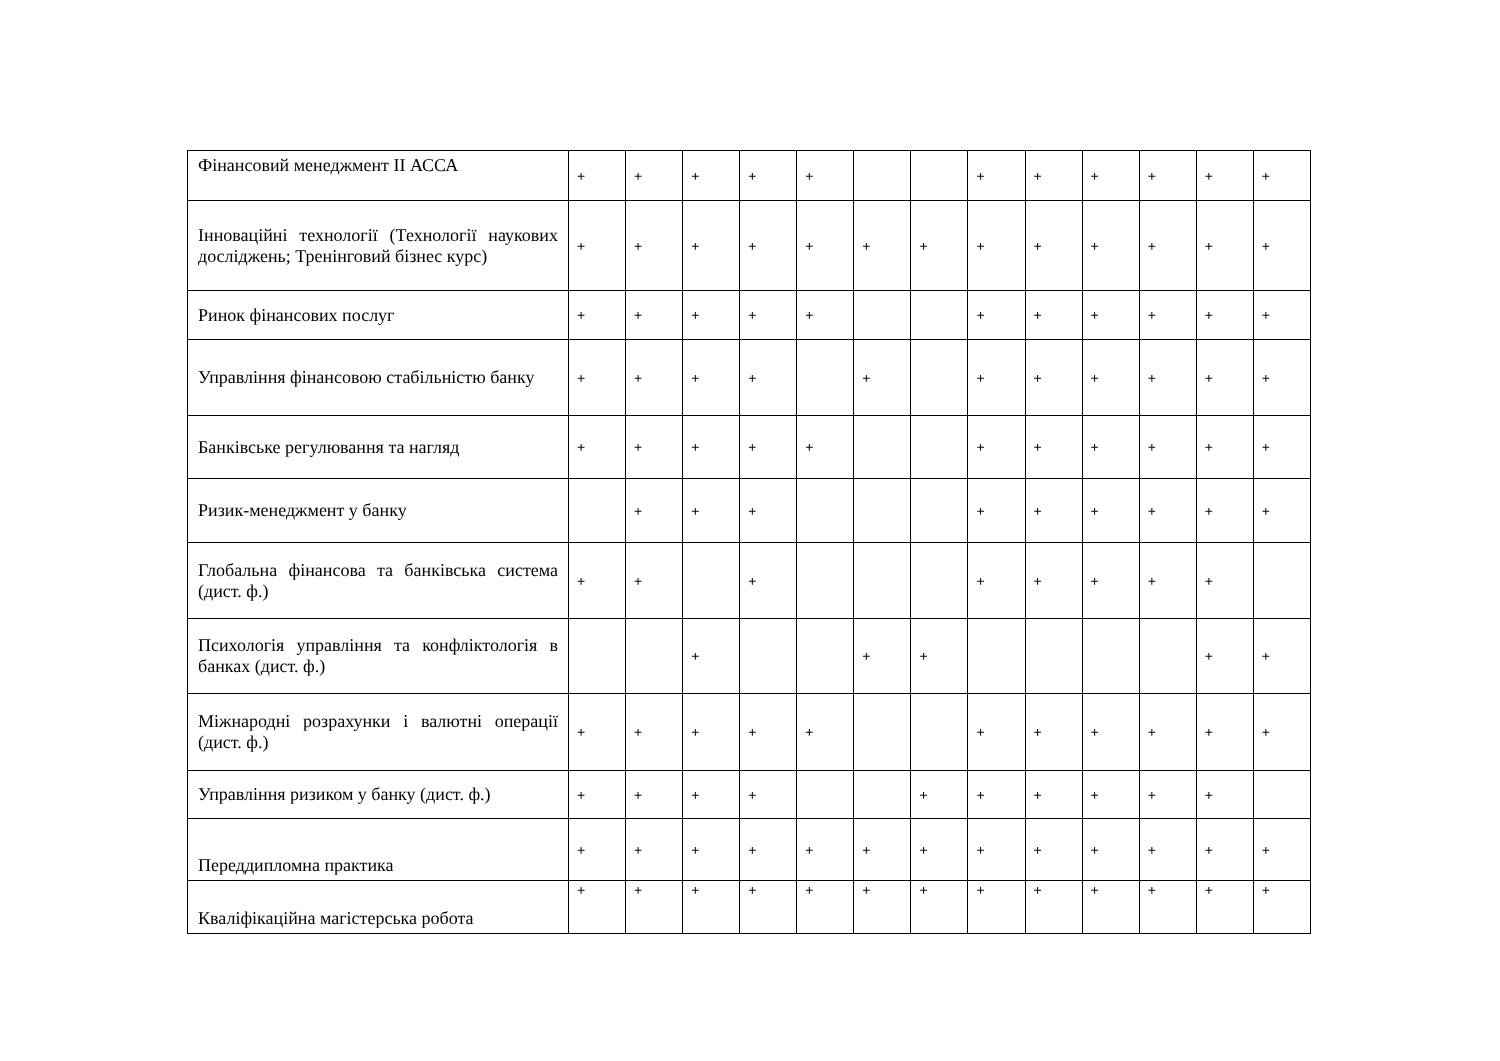| Фінансовий менеджмент ІІ АССА | + | + | + | + | + | | | + | + | + | + | + | + |
| Інноваційні технології (Технології наукових досліджень; Тренінговий бізнес курс) | + | + | + | + | + | + | + | + | + | + | + | + | + |
| Ринок фінансових послуг | + | + | + | + | + | | | + | + | + | + | + | + |
| Управління фінансовою стабільністю банку | + | + | + | + | | + | | + | + | + | + | + | + |
| Банківське регулювання та нагляд | + | + | + | + | + | | | + | + | + | + | + | + |
| Ризик-менеджмент у банку | | + | + | + | | | | + | + | + | + | + | + |
| Глобальна фінансова та банківська система (дист. ф.) | + | + | | + | | | | + | + | + | + | + | |
| Психологія управління та конфліктологія в банках (дист. ф.) | | | + | | | + | + | | | | | + | + |
| Міжнародні розрахунки і валютні операції (дист. ф.) | + | + | + | + | + | | | + | + | + | + | + | + |
| Управління ризиком у банку (дист. ф.) | + | + | + | + | | | + | + | + | + | + | + | |
| Переддипломна практика | + | + | + | + | + | + | + | + | + | + | + | + | + |
| Кваліфікаційна магістерська робота | + | + | + | + | + | + | + | + | + | + | + | + | + |